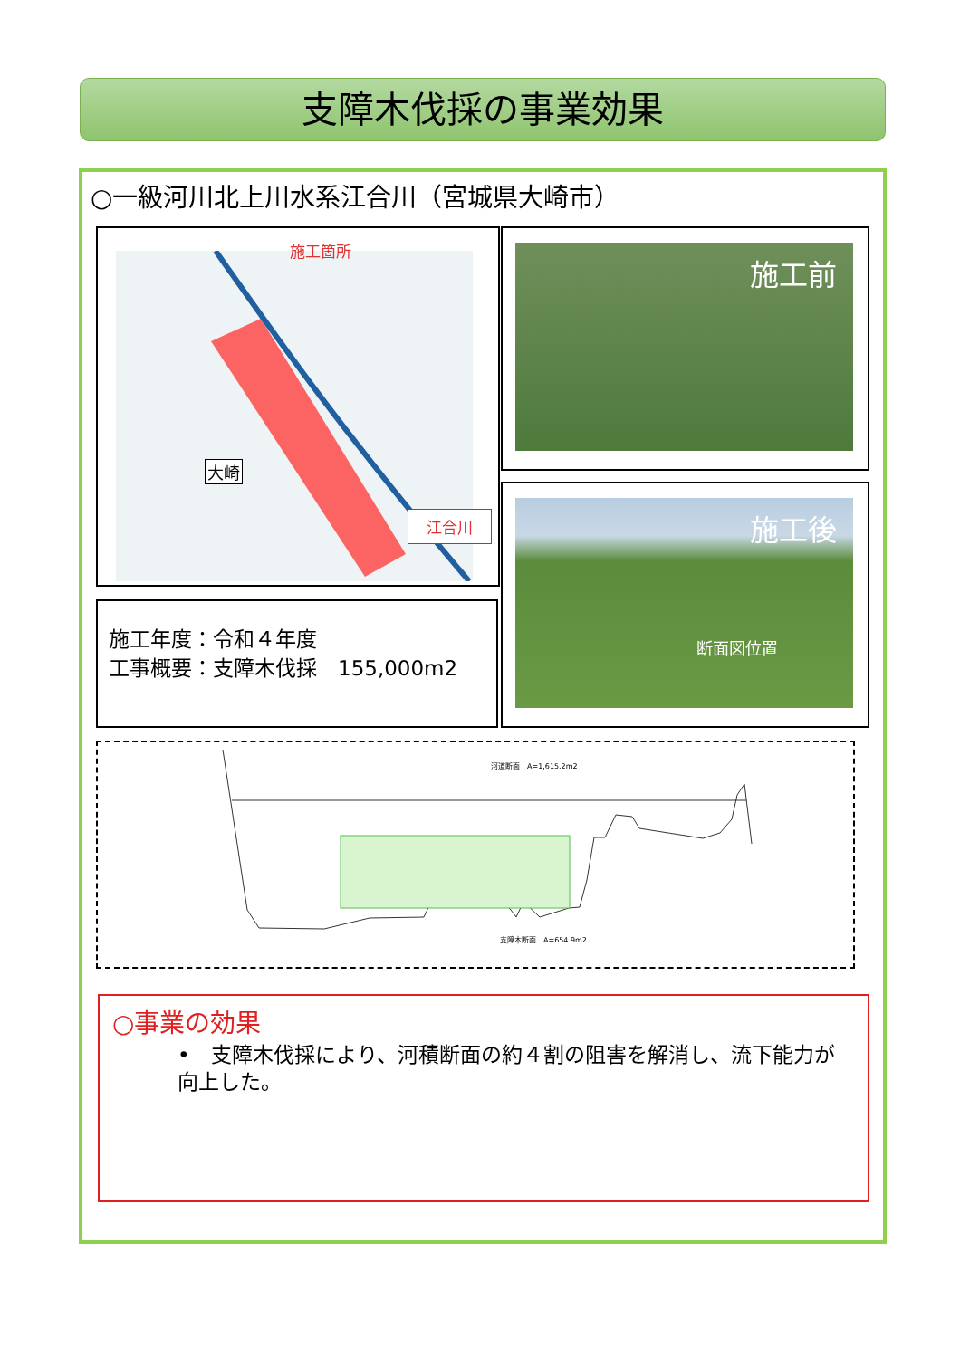支障木伐採の事業効果
○一級河川北上川水系江合川（宮城県大崎市）
施工箇所
江合川
大崎
施工年度：令和４年度
工事概要：支障木伐採　155,000m2
施工前
施工後
断面図位置
河道断面　A=1,615.2m2
支障木断面　A=654.9m2
○事業の効果
•　支障木伐採により、河積断面の約４割の阻害を解消し、流下能力が向上した。